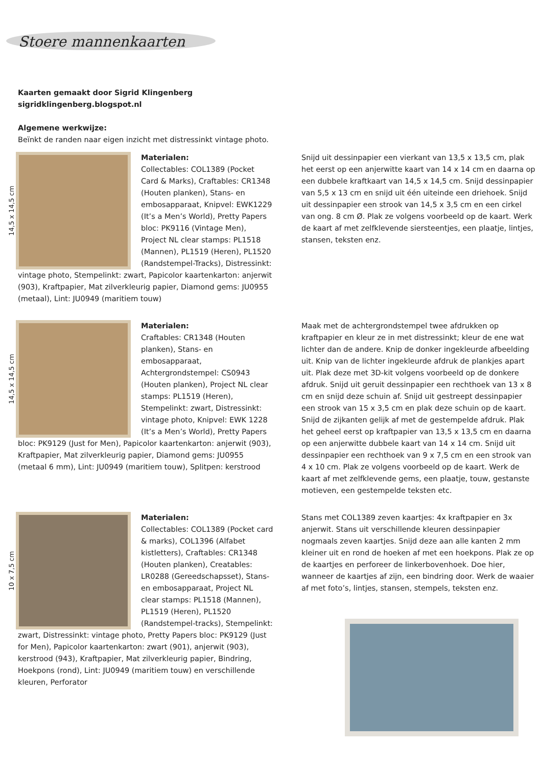Stoere mannenkaarten
Kaarten gemaakt door Sigrid Klingenberg
sigridklingenberg.blogspot.nl
Algemene werkwijze:
Beïnkt de randen naar eigen inzicht met distressinkt vintage photo.
14,5 x 14,5 cm
Materialen:
Collectables: COL1389 (Pocket Card & Marks), Craftables: CR1348 (Houten planken), Stans- en embosapparaat, Knipvel: EWK1229 (It’s a Men’s World), Pretty Papers bloc: PK9116 (Vintage Men), Project NL clear stamps: PL1518 (Mannen), PL1519 (Heren), PL1520 (Randstempel-Tracks), Distressinkt: vintage photo, Stempelinkt: zwart, Papicolor kaartenkarton: anjerwit (903), Kraftpapier, Mat zilverkleurig papier, Diamond gems: JU0955 (metaal), Lint: JU0949 (maritiem touw)
Snijd uit dessinpapier een vierkant van 13,5 x 13,5 cm, plak het eerst op een anjerwitte kaart van 14 x 14 cm en daarna op een dubbele kraftkaart van 14,5 x 14,5 cm. Snijd dessinpapier van 5,5 x 13 cm en snijd uit één uiteinde een driehoek. Snijd uit dessinpapier een strook van 14,5 x 3,5 cm en een cirkel van ong. 8 cm Ø. Plak ze volgens voorbeeld op de kaart. Werk de kaart af met zelfklevende siersteentjes, een plaatje, lintjes, stansen, teksten enz.
14,5 x 14,5 cm
Materialen:
Craftables: CR1348 (Houten planken), Stans- en embosapparaat, Achtergrondstempel: CS0943 (Houten planken), Project NL clear stamps: PL1519 (Heren), Stempelinkt: zwart, Distressinkt: vintage photo, Knipvel: EWK 1228 (It’s a Men’s World), Pretty Papers bloc: PK9129 (Just for Men), Papicolor kaartenkarton: anjerwit (903), Kraftpapier, Mat zilverkleurig papier, Diamond gems: JU0955 (metaal 6 mm), Lint: JU0949 (maritiem touw), Splitpen: kerstrood
Maak met de achtergrondstempel twee afdrukken op kraftpapier en kleur ze in met distressinkt; kleur de ene wat lichter dan de andere. Knip de donker ingekleurde afbeelding uit. Knip van de lichter ingekleurde afdruk de plankjes apart uit. Plak deze met 3D-kit volgens voorbeeld op de donkere afdruk. Snijd uit geruit dessinpapier een rechthoek van 13 x 8 cm en snijd deze schuin af. Snijd uit gestreept dessinpapier een strook van 15 x 3,5 cm en plak deze schuin op de kaart. Snijd de zijkanten gelijk af met de gestempelde afdruk. Plak het geheel eerst op kraftpapier van 13,5 x 13,5 cm en daarna op een anjerwitte dubbele kaart van 14 x 14 cm. Snijd uit dessinpapier een rechthoek van 9 x 7,5 cm en een strook van 4 x 10 cm. Plak ze volgens voorbeeld op de kaart. Werk de kaart af met zelfklevende gems, een plaatje, touw, gestanste motieven, een gestempelde teksten etc.
10 x 7,5 cm
Materialen:
Collectables: COL1389 (Pocket card & marks), COL1396 (Alfabet kistletters), Craftables: CR1348 (Houten planken), Creatables: LR0288 (Gereedschapsset), Stans- en embosapparaat, Project NL clear stamps: PL1518 (Mannen), PL1519 (Heren), PL1520 (Randstempel-tracks), Stempelinkt: zwart, Distressinkt: vintage photo, Pretty Papers bloc: PK9129 (Just for Men), Papicolor kaartenkarton: zwart (901), anjerwit (903), kerstrood (943), Kraftpapier, Mat zilverkleurig papier, Bindring, Hoekpons (rond), Lint: JU0949 (maritiem touw) en verschillende kleuren, Perforator
Stans met COL1389 zeven kaartjes: 4x kraftpapier en 3x anjerwit. Stans uit verschillende kleuren dessinpapier nogmaals zeven kaartjes. Snijd deze aan alle kanten 2 mm kleiner uit en rond de hoeken af met een hoekpons. Plak ze op de kaartjes en perforeer de linkerbovenhoek. Doe hier, wanneer de kaartjes af zijn, een bindring door. Werk de waaier af met foto’s, lintjes, stansen, stempels, teksten enz.